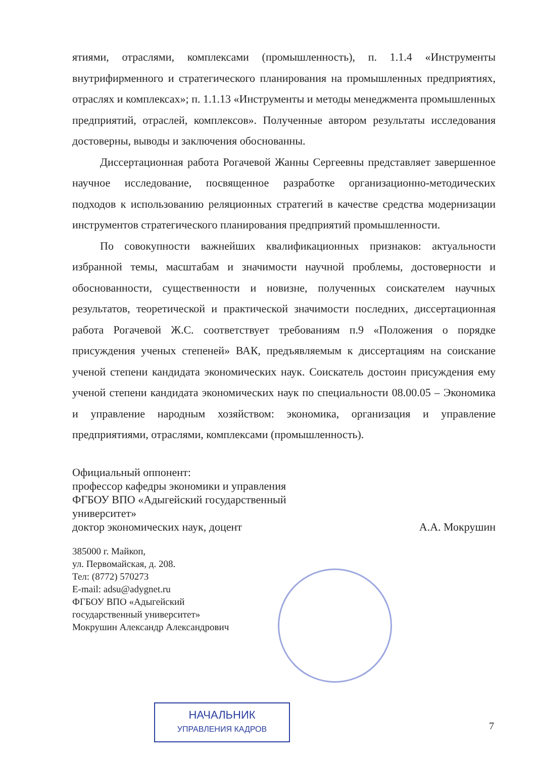ятиями, отраслями, комплексами (промышленность), п. 1.1.4 «Инструменты внутрифирменного и стратегического планирования на промышленных предприятиях, отраслях и комплексах»; п. 1.1.13 «Инструменты и методы менеджмента промышленных предприятий, отраслей, комплексов». Полученные автором результаты исследования достоверны, выводы и заключения обоснованны.
Диссертационная работа Рогачевой Жанны Сергеевны представляет завершенное научное исследование, посвященное разработке организационно-методических подходов к использованию реляционных стратегий в качестве средства модернизации инструментов стратегического планирования предприятий промышленности.
По совокупности важнейших квалификационных признаков: актуальности избранной темы, масштабам и значимости научной проблемы, достоверности и обоснованности, существенности и новизне, полученных соискателем научных результатов, теоретической и практической значимости последних, диссертационная работа Рогачевой Ж.С. соответствует требованиям п.9 «Положения о порядке присуждения ученых степеней» ВАК, предъявляемым к диссертациям на соискание ученой степени кандидата экономических наук. Соискатель достоин присуждения ему ученой степени кандидата экономических наук по специальности 08.00.05 – Экономика и управление народным хозяйством: экономика, организация и управление предприятиями, отраслями, комплексами (промышленность).
Официальный оппонент:
профессор кафедры экономики и управления
ФГБОУ ВПО «Адыгейский государственный
университет»
доктор экономических наук, доцент А.А. Мокрушин
385000 г. Майкоп,
ул. Первомайская, д. 208.
Тел: (8772) 570273
E-mail: adsu@adygnet.ru
ФГБОУ ВПО «Адыгейский
государственный университет»
Мокрушин Александр Александрович
НАЧАЛЬНИК
УПРАВЛЕНИЯ КАДРОВ
7